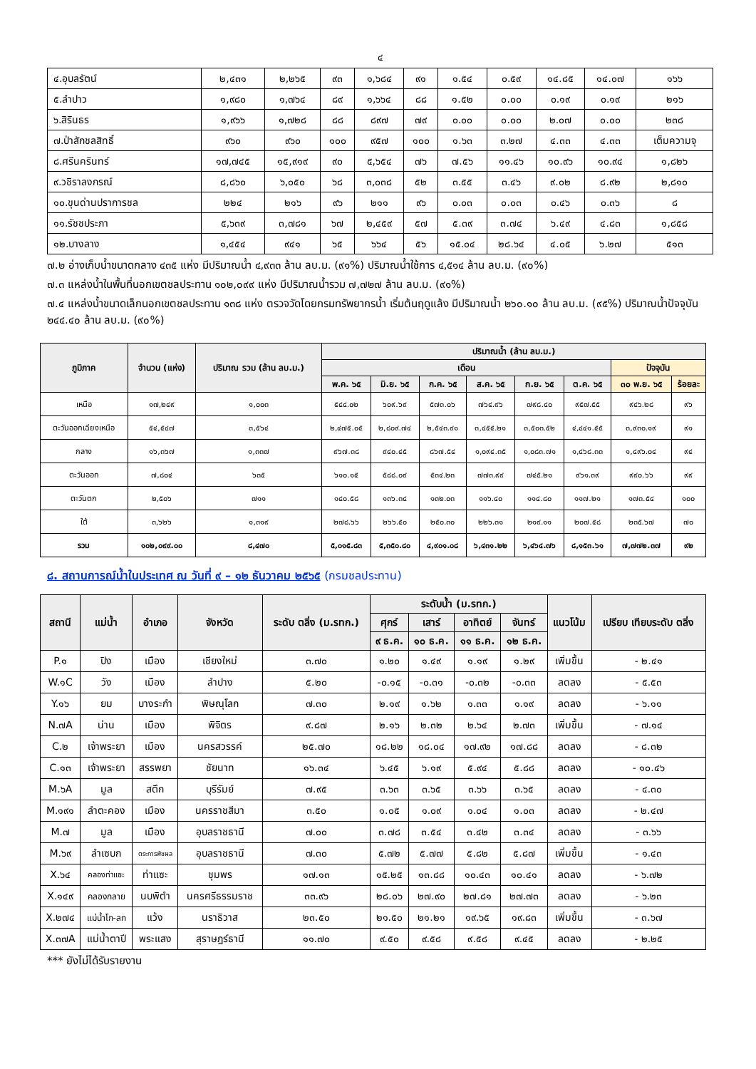๔
| ๔.อุบลรัตน์ | ๒,๔๓๑ | ๒,๒๖๕ | ๙๓ | ๑,๖๘๔ | ๙๑ | ๑.๕๔ | ๐.๕๙ | ๑๔.๘๕ | ๑๔.๐๗ | ๑๖๖ |
| ๕.ลำปาว | ๑,๙๘๐ | ๑,๗๖๔ | ๘๙ | ๑,๖๖๔ | ๘๘ | ๑.๕๒ | ๐.๐๐ | ๐.๑๙ | ๐.๑๙ | ๒๑๖ |
| ๖.สิรินธร | ๑,๙๖๖ | ๑,๗๒๘ | ๘๘ | ๘๙๗ | ๗๙ | ๐.๐๐ | ๐.๐๐ | ๒.๐๗ | ๐.๐๐ | ๒๓๘ |
| ๗.ป่าสักชลสิทธิ์ | ๙๖๐ | ๙๖๐ | ๑๐๐ | ๙๕๗ | ๑๐๐ | ๑.๖๓ | ๓.๒๗ | ๔.๓๓ | ๔.๓๓ | เต็มความจุ |
| ๘.ศรีนครินทร์ | ๑๗,๗๔๕ | ๑๕,๙๑๙ | ๙๐ | ๕,๖๕๔ | ๗๖ | ๗.๕๖ | ๑๑.๔๖ | ๑๐.๙๖ | ๑๐.๙๔ | ๑,๘๒๖ |
| ๙.วชิราลงกรณ์ | ๘,๘๖๐ | ๖,๐๕๐ | ๖๘ | ๓,๐๓๘ | ๕๒ | ๓.๕๕ | ๓.๔๖ | ๙.๐๒ | ๘.๙๒ | ๒,๘๑๐ |
| ๑๐.ขุนด่านปราการชล | ๒๒๔ | ๒๑๖ | ๙๖ | ๒๑๑ | ๙๖ | ๐.๐๓ | ๐.๐๓ | ๐.๔๖ | ๐.๓๖ | ๘ |
| ๑๑.รัชชประภา | ๕,๖๓๙ | ๓,๗๘๑ | ๖๗ | ๒,๔๕๙ | ๕๗ | ๕.๓๙ | ๓.๗๔ | ๖.๔๙ | ๔.๘๓ | ๑,๘๕๘ |
| ๑๒.บางลาง | ๑,๔๕๔ | ๙๔๑ | ๖๕ | ๖๖๔ | ๕๖ | ๑๕.๐๔ | ๒๘.๖๔ | ๔.๐๕ | ๖.๒๗ | ๕๑๓ |
๗.๒ อ่างเก็บน้ำขนาดกลาง ๔๓๕ แห่ง มีปริมาณน้ำ ๔,๙๓๓ ล้าน ลบ.ม. (๙๑%) ปริมาณน้ำใช้การ ๔,๕๑๔ ล้าน ลบ.ม. (๙๐%)
๗.๓ แหล่งน้ำในพื้นที่นอกเขตชลประทาน ๑๐๒,๐๙๙ แห่ง มีปริมาณน้ำรวม ๗,๗๒๗ ล้าน ลบ.ม. (๙๑%)
๗.๔ แหล่งน้ำขนาดเล็กนอกเขตชลประทาน ๑๓๘ แห่ง ตรวจวัดโดยกรมทรัพยากรน้ำ เริ่มต้นฤดูแล้ง มีปริมาณน้ำ ๒๖๐.๑๐ ล้าน ลบ.ม. (๙๕%) ปริมาณน้ำปัจจุบัน ๒๔๔.๔๐ ล้าน ลบ.ม. (๙๐%)
| ภูมิภาค | จำนวน (แห่ง) | ปริมาณ รวม (ล้าน ลบ.ม.) | ปริมาณน้ำ (ล้าน ลบ.ม.) | | | | | | | |
| --- | --- | --- | --- | --- | --- | --- | --- | --- | --- | --- |
| | | | เดือน | | | | | | ปัจจุบัน | |
| | | | พ.ค. ๖๕ | มิ.ย. ๖๕ | ก.ค. ๖๕ | ส.ค. ๖๕ | ก.ย. ๖๕ | ต.ค. ๖๕ | ๓๐ พ.ย. ๖๕ | ร้อยละ |
| เหนือ | ๑๗,๒๔๙ | ๑,๐๐๓ | ๕๔๔.๐๒ | ๖๐๙.๖๙ | ๕๗๓.๐๖ | ๗๖๔.๙๖ | ๗๙๘.๔๐ | ๙๕๗.๕๕ | ๙๔๖.๒๘ | ๙๖ |
| ตะวันออกเฉียงเหนือ | ๕๔,๕๔๗ | ๓,๕๖๔ | ๒,๔๗๕.๐๕ | ๒,๘๐๙.๗๔ | ๒,๕๔๓.๙๑ | ๓,๔๕๕.๒๑ | ๓,๕๐๓.๕๒ | ๔,๔๔๑.๕๕ | ๓,๙๓๐.๑๙ | ๙๑ |
| กลาง | ๑๖,๓๖๗ | ๑,๓๓๗ | ๙๖๗.๓๘ | ๙๔๐.๔๕ | ๘๖๗.๕๔ | ๑,๐๙๔.๓๕ | ๑,๐๘๓.๗๑ | ๑,๔๖๘.๓๓ | ๑,๔๙๖.๐๔ | ๙๔ |
| ตะวันออก | ๗,๘๐๔ | ๖๓๕ | ๖๑๐.๑๕ | ๕๘๘.๐๙ | ๕๓๔.๒๓ | ๗๗๓.๙๙ | ๗๔๕.๒๑ | ๙๖๑.๓๙ | ๙๙๐.๖๖ | ๙๙ |
| ตะวันตก | ๒,๕๐๖ | ๗๑๑ | ๑๔๐.๕๘ | ๑๓๖.๓๔ | ๑๓๒.๐๓ | ๑๑๖.๔๐ | ๑๑๔.๘๐ | ๑๑๗.๒๑ | ๑๗๓.๕๔ | ๑๐๐ |
| ใต้ | ๓,๖๒๖ | ๑,๓๑๙ | ๒๗๘.๖๖ | ๒๖๖.๕๐ | ๒๕๐.๓๐ | ๒๒๖.๓๑ | ๒๑๙.๑๑ | ๒๐๗.๕๘ | ๒๓๕.๖๗ | ๗๐ |
| รวม | ๑๐๒,๐๙๙.๐๐ | ๘,๔๗๐ | ๕,๐๑๕.๘๓ | ๕,๓๕๐.๘๐ | ๔,๙๐๑.๐๘ | ๖,๔๓๑.๒๒ | ๖,๔๖๔.๗๖ | ๘,๑๕๓.๖๑ | ๗,๗๗๒.๓๗ | ๙๒ |
๘. สถานการณ์น้ำในประเทศ ณ วันที่ ๙ – ๑๒ ธันวาคม ๒๕๖๕ (กรมชลประทาน)
| สถานี | แม่น้ำ | อำเภอ | จังหวัด | ระดับ ตลิ่ง (ม.รทก.) | ระดับน้ำ (ม.รทก.) | | | | แนวโน้ม | เปรียบ เทียบระดับ ตลิ่ง |
| --- | --- | --- | --- | --- | --- | --- | --- | --- | --- | --- |
| | | | | | ศุกร์ | เสาร์ | อาทิตย์ | จันทร์ | | |
| | | | | | ๙ ธ.ค. | ๑๐ ธ.ค. | ๑๑ ธ.ค. | ๑๒ ธ.ค. | | |
| P.๑ | ปิง | เมือง | เชียงใหม่ | ๓.๗๐ | ๑.๒๐ | ๑.๔๙ | ๑.๑๙ | ๑.๒๙ | เพิ่มขึ้น | - ๒.๔๑ |
| W.๑C | วัง | เมือง | ลำปาง | ๕.๒๐ | -๐.๑๕ | -๐.๓๑ | -๐.๓๒ | -๐.๓๓ | ลดลง | - ๕.๕๓ |
| Y.๑๖ | ยม | บางระกำ | พิษณุโลก | ๗.๓๐ | ๒.๑๙ | ๑.๖๒ | ๑.๓๓ | ๑.๑๙ | ลดลง | - ๖.๑๑ |
| N.๗A | น่าน | เมือง | พิจิตร | ๙.๘๗ | ๒.๑๖ | ๒.๓๒ | ๒.๖๔ | ๒.๗๓ | เพิ่มขึ้น | - ๗.๑๔ |
| C.๒ | เจ้าพระยา | เมือง | นครสวรรค์ | ๒๕.๗๐ | ๑๘.๒๒ | ๑๘.๐๔ | ๑๗.๙๒ | ๑๗.๘๘ | ลดลง | - ๘.๓๒ |
| C.๑๓ | เจ้าพระยา | สรรพยา | ชัยนาท | ๑๖.๓๔ | ๖.๔๕ | ๖.๑๙ | ๕.๙๔ | ๕.๘๘ | ลดลง | - ๑๐.๔๖ |
| M.๖A | มูล | สตึก | บุรีรัมย์ | ๗.๙๕ | ๓.๖๓ | ๓.๖๕ | ๓.๖๖ | ๓.๖๕ | ลดลง | - ๔.๓๐ |
| M.๑๙๑ | ลำตะคอง | เมือง | นครราชสีมา | ๓.๕๐ | ๑.๐๕ | ๑.๐๙ | ๑.๐๔ | ๑.๐๓ | ลดลง | - ๒.๔๗ |
| M.๗ | มูล | เมือง | อุบลราชธานี | ๗.๐๐ | ๓.๗๘ | ๓.๕๔ | ๓.๔๒ | ๓.๓๔ | ลดลง | - ๓.๖๖ |
| M.๖๙ | ลำเซบก | ตระการพืชผล | อุบลราชธานี | ๗.๓๐ | ๕.๗๒ | ๕.๗๗ | ๕.๘๒ | ๕.๘๗ | เพิ่มขึ้น | - ๑.๔๓ |
| X.๖๔ | คลองท่าแซะ | ท่าแซะ | ชุมพร | ๑๗.๑๓ | ๑๕.๒๕ | ๑๓.๘๘ | ๑๐.๔๓ | ๑๐.๔๑ | ลดลง | - ๖.๗๒ |
| X.๑๔๙ | คลองกลาย | นบพิตำ | นครศรีธรรมราช | ๓๓.๙๖ | ๒๘.๐๖ | ๒๗.๙๐ | ๒๗.๘๑ | ๒๗.๗๓ | ลดลง | - ๖.๒๓ |
| X.๒๗๔ | แม่น้ำโก-ลก | แว้ง | นราธิวาส | ๒๓.๕๐ | ๒๑.๕๐ | ๒๑.๒๑ | ๑๙.๖๕ | ๑๙.๘๓ | เพิ่มขึ้น | - ๓.๖๗ |
| X.๓๗A | แม่น้ำตาปี | พระแสง | สุราษฎร์ธานี | ๑๑.๗๐ | ๙.๕๐ | ๙.๕๘ | ๙.๕๘ | ๙.๔๕ | ลดลง | - ๒.๒๕ |
*** ยังไม่ได้รับรายงาน